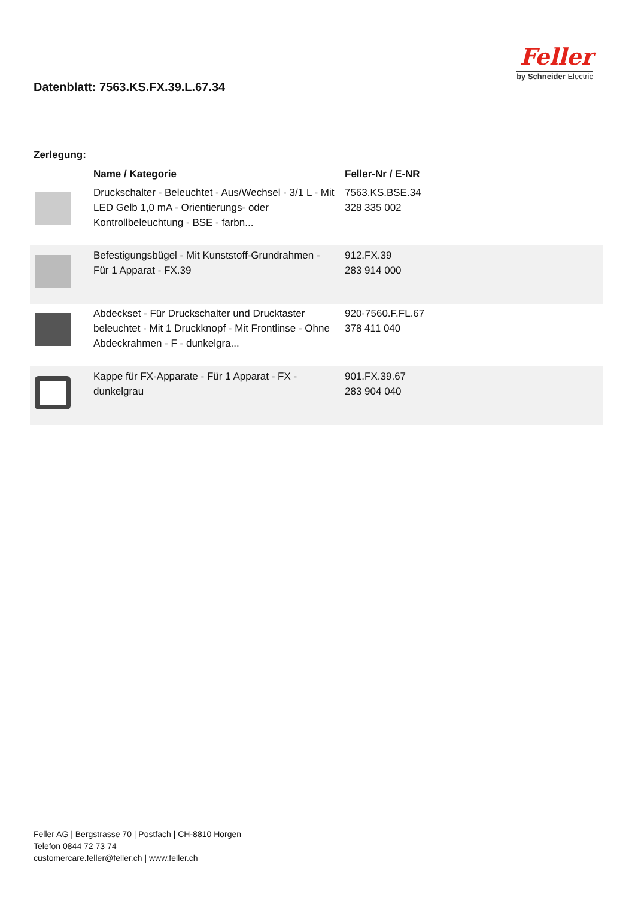Datenblatt: 7563.KS.FX.39.L.67.34
Feller
by Schneider Electric
Zerlegung:
| | Name / Kategorie | Feller-Nr / E-NR |
| --- | --- | --- |
| | Druckschalter - Beleuchtet - Aus/Wechsel - 3/1 L - Mit LED Gelb 1,0 mA - Orientierungs- oder Kontrollbeleuchtung - BSE - farbn... | 7563.KS.BSE.34 328 335 002 |
| | Befestigungsbügel - Mit Kunststoff-Grundrahmen - Für 1 Apparat - FX.39 | 912.FX.39 283 914 000 |
| | Abdeckset - Für Druckschalter und Drucktaster beleuchtet - Mit 1 Druckknopf - Mit Frontlinse - Ohne Abdeckrahmen - F - dunkelgra... | 920-7560.F.FL.67 378 411 040 |
| | Kappe für FX-Apparate - Für 1 Apparat - FX - dunkelgrau | 901.FX.39.67 283 904 040 |
Feller AG | Bergstrasse 70 | Postfach | CH-8810 Horgen
Telefon 0844 72 73 74
customercare.feller@feller.ch | www.feller.ch